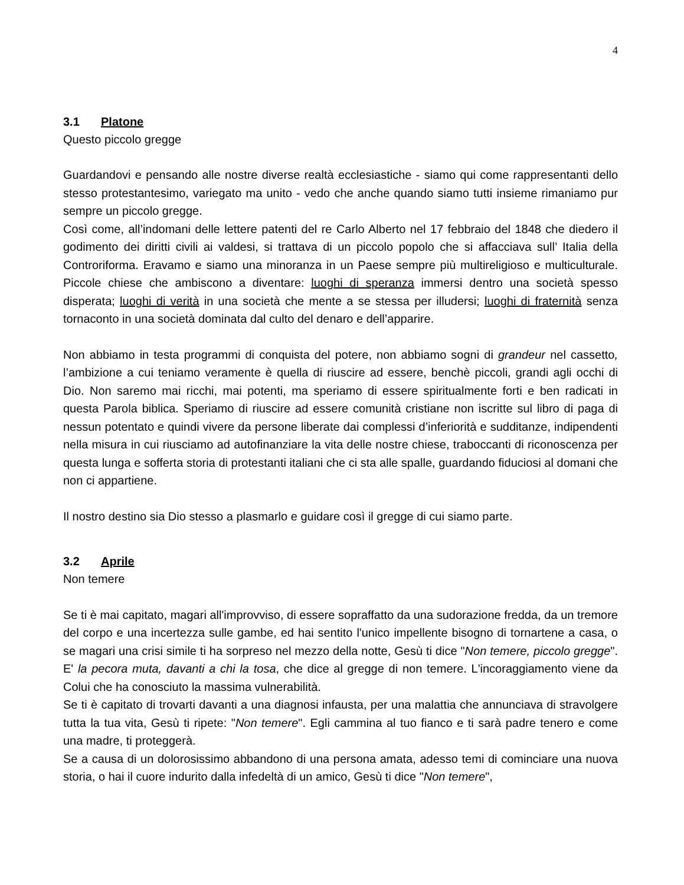4
3.1 Platone
Questo piccolo gregge
Guardandovi e pensando alle nostre diverse realtà ecclesiastiche - siamo qui come rappresentanti dello stesso protestantesimo, variegato ma unito - vedo che anche quando siamo tutti insieme rimaniamo pur sempre un piccolo gregge.
Così come, all’indomani delle lettere patenti del re Carlo Alberto nel 17 febbraio del 1848 che diedero il godimento dei diritti civili ai valdesi, si trattava di un piccolo popolo che si affacciava sull’ Italia della Controriforma. Eravamo e siamo una minoranza in un Paese sempre più multireligioso e multiculturale. Piccole chiese che ambiscono a diventare: luoghi di speranza immersi dentro una società spesso disperata; luoghi di verità in una società che mente a se stessa per illudersi; luoghi di fraternità senza tornaconto in una società dominata dal culto del denaro e dell’apparire.
Non abbiamo in testa programmi di conquista del potere, non abbiamo sogni di grandeur nel cassetto, l’ambizione a cui teniamo veramente è quella di riuscire ad essere, benchè piccoli, grandi agli occhi di Dio. Non saremo mai ricchi, mai potenti, ma speriamo di essere spiritualmente forti e ben radicati in questa Parola biblica. Speriamo di riuscire ad essere comunità cristiane non iscritte sul libro di paga di nessun potentato e quindi vivere da persone liberate dai complessi d’inferiorità e sudditanze, indipendenti nella misura in cui riusciamo ad autofinanziare la vita delle nostre chiese, traboccanti di riconoscenza per questa lunga e sofferta storia di protestanti italiani che ci sta alle spalle, guardando fiduciosi al domani che non ci appartiene.
Il nostro destino sia Dio stesso a plasmarlo e guidare così il gregge di cui siamo parte.
3.2 Aprile
Non temere
Se ti è mai capitato, magari all'improvviso, di essere sopraffatto da una sudorazione fredda, da un tremore del corpo e una incertezza sulle gambe, ed hai sentito l'unico impellente bisogno di tornartene a casa, o se magari una crisi simile ti ha sorpreso nel mezzo della notte, Gesù ti dice "Non temere, piccolo gregge". E' la pecora muta, davanti a chi la tosa, che dice al gregge di non temere. L'incoraggiamento viene da Colui che ha conosciuto la massima vulnerabilità.
Se ti è capitato di trovarti davanti a una diagnosi infausta, per una malattia che annunciava di stravolgere tutta la tua vita, Gesù ti ripete: "Non temere". Egli cammina al tuo fianco e ti sarà padre tenero e come una madre, ti proteggerà.
Se a causa di un dolorosissimo abbandono di una persona amata, adesso temi di cominciare una nuova storia, o hai il cuore indurito dalla infedeltà di un amico, Gesù ti dice "Non temere",